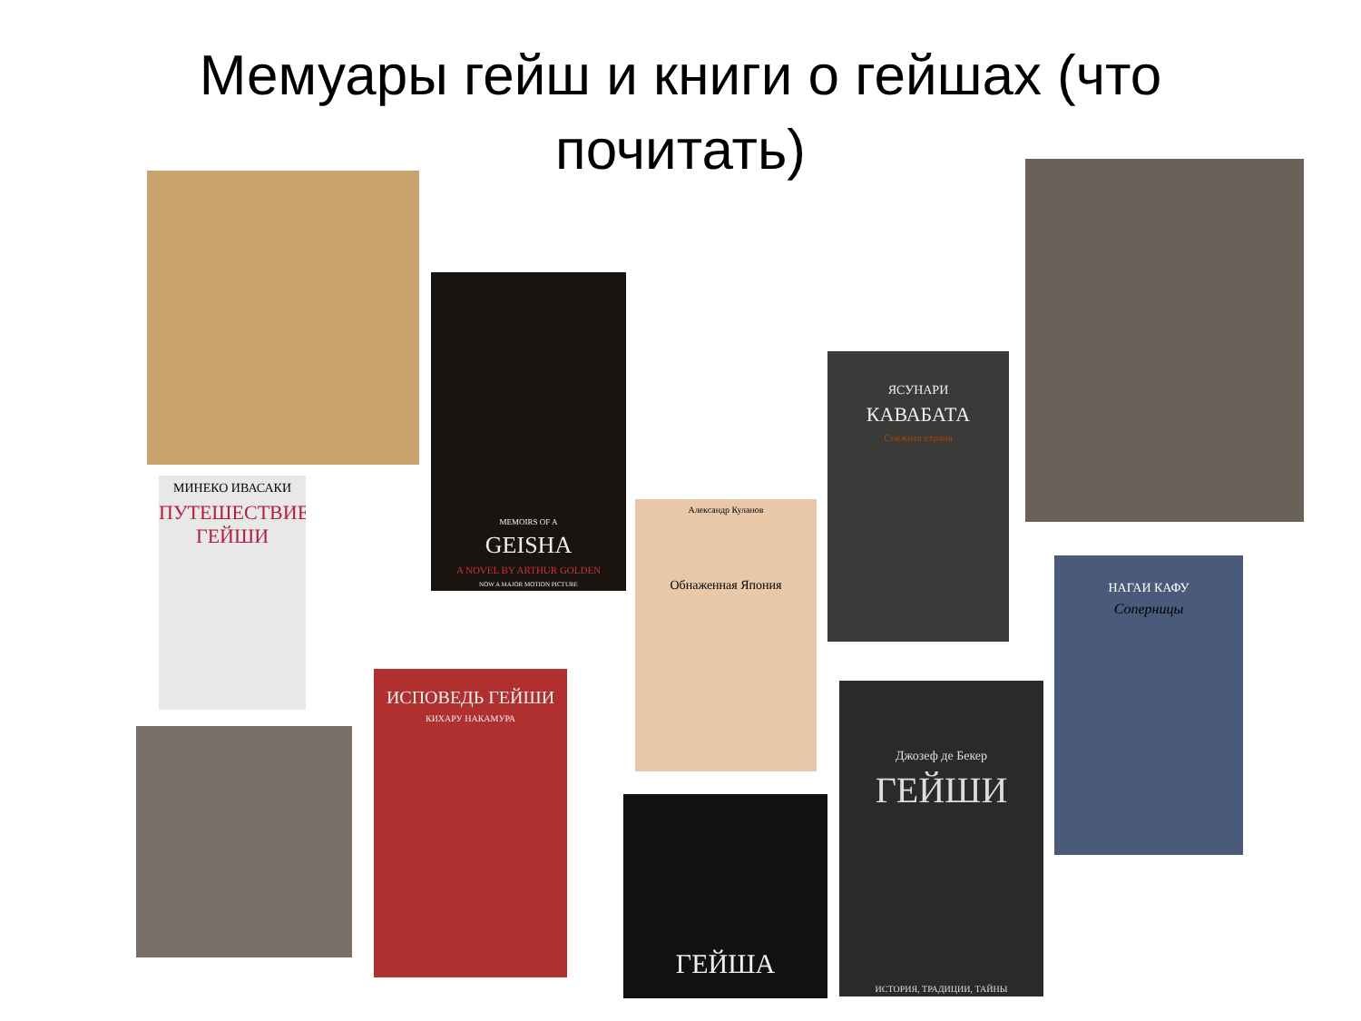Мемуары гейш и книги о гейшах (что почитать)
MEMOIRS OF A
GEISHA
A NOVEL BY ARTHUR GOLDEN
NOW A MAJOR MOTION PICTURE
МИНЕКО ИВАСАКИ
ПУТЕШЕСТВИЕ ГЕЙШИ
ИСПОВЕДЬ ГЕЙШИ
КИХАРУ НАКАМУРА
Александр Куланов
Обнаженная Япония
ГЕЙША
ЯСУНАРИ
КАВАБАТА
Снежная страна
Джозеф де Бекер
ГЕЙШИ
ИСТОРИЯ, ТРАДИЦИИ, ТАЙНЫ
НАГАИ КАФУ
Соперницы